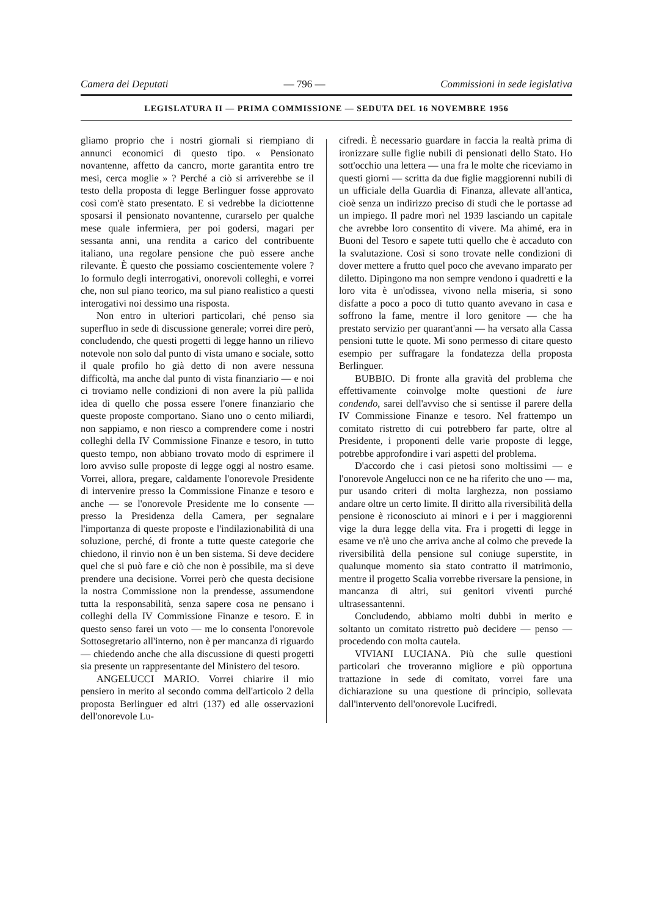Camera dei Deputati — 796 — Commissioni in sede legislativa
LEGISLATURA II — PRIMA COMMISSIONE — SEDUTA DEL 16 NOVEMBRE 1956
gliamo proprio che i nostri giornali si riempiano di annunci economici di questo tipo. « Pensionato novantenne, affetto da cancro, morte garantita entro tre mesi, cerca moglie » ? Perché a ciò si arriverebbe se il testo della proposta di legge Berlinguer fosse approvato così com'è stato presentato. E si vedrebbe la diciottenne sposarsi il pensionato novantenne, curarselo per qualche mese quale infermiera, per poi godersi, magari per sessanta anni, una rendita a carico del contribuente italiano, una regolare pensione che può essere anche rilevante. È questo che possiamo coscientemente volere ? Io formulo degli interrogativi, onorevoli colleghi, e vorrei che, non sul piano teorico, ma sul piano realistico a questi interogativi noi dessimo una risposta.
Non entro in ulteriori particolari, ché penso sia superfluo in sede di discussione generale; vorrei dire però, concludendo, che questi progetti di legge hanno un rilievo notevole non solo dal punto di vista umano e sociale, sotto il quale profilo ho già detto di non avere nessuna difficoltà, ma anche dal punto di vista finanziario — e noi ci troviamo nelle condizioni di non avere la più pallida idea di quello che possa essere l'onere finanziario che queste proposte comportano. Siano uno o cento miliardi, non sappiamo, e non riesco a comprendere come i nostri colleghi della IV Commissione Finanze e tesoro, in tutto questo tempo, non abbiano trovato modo di esprimere il loro avviso sulle proposte di legge oggi al nostro esame. Vorrei, allora, pregare, caldamente l'onorevole Presidente di intervenire presso la Commissione Finanze e tesoro e anche — se l'onorevole Presidente me lo consente — presso la Presidenza della Camera, per segnalare l'importanza di queste proposte e l'indilazionabilità di una soluzione, perché, di fronte a tutte queste categorie che chiedono, il rinvio non è un ben sistema. Si deve decidere quel che si può fare e ciò che non è possibile, ma si deve prendere una decisione. Vorrei però che questa decisione la nostra Commissione non la prendesse, assumendone tutta la responsabilità, senza sapere cosa ne pensano i colleghi della IV Commissione Finanze e tesoro. E in questo senso farei un voto — me lo consenta l'onorevole Sottosegretario all'interno, non è per mancanza di riguardo — chiedendo anche che alla discussione di questi progetti sia presente un rappresentante del Ministero del tesoro.
ANGELUCCI MARIO. Vorrei chiarire il mio pensiero in merito al secondo comma dell'articolo 2 della proposta Berlinguer ed altri (137) ed alle osservazioni dell'onorevole Lu-
cifredi. È necessario guardare in faccia la realtà prima di ironizzare sulle figlie nubili di pensionati dello Stato. Ho sott'occhio una lettera — una fra le molte che riceviamo in questi giorni — scritta da due figlie maggiorenni nubili di un ufficiale della Guardia di Finanza, allevate all'antica, cioè senza un indirizzo preciso di studi che le portasse ad un impiego. Il padre morì nel 1939 lasciando un capitale che avrebbe loro consentito di vivere. Ma ahimé, era in Buoni del Tesoro e sapete tutti quello che è accaduto con la svalutazione. Così si sono trovate nelle condizioni di dover mettere a frutto quel poco che avevano imparato per diletto. Dipingono ma non sempre vendono i quadretti e la loro vita è un'odissea, vivono nella miseria, si sono disfatte a poco a poco di tutto quanto avevano in casa e soffrono la fame, mentre il loro genitore — che ha prestato servizio per quarant'anni — ha versato alla Cassa pensioni tutte le quote. Mi sono permesso di citare questo esempio per suffragare la fondatezza della proposta Berlinguer.
BUBBIO. Di fronte alla gravità del problema che effettivamente coinvolge molte questioni de iure condendo, sarei dell'avviso che si sentisse il parere della IV Commissione Finanze e tesoro. Nel frattempo un comitato ristretto di cui potrebbero far parte, oltre al Presidente, i proponenti delle varie proposte di legge, potrebbe approfondire i vari aspetti del problema.
D'accordo che i casi pietosi sono moltissimi — e l'onorevole Angelucci non ce ne ha riferito che uno — ma, pur usando criteri di molta larghezza, non possiamo andare oltre un certo limite. Il diritto alla riversibilità della pensione è riconosciuto ai minori e i per i maggiorenni vige la dura legge della vita. Fra i progetti di legge in esame ve n'è uno che arriva anche al colmo che prevede la riversibilità della pensione sul coniuge superstite, in qualunque momento sia stato contratto il matrimonio, mentre il progetto Scalia vorrebbe riversare la pensione, in mancanza di altri, sui genitori viventi purché ultrasessantenni.
Concludendo, abbiamo molti dubbi in merito e soltanto un comitato ristretto può decidere — penso — procedendo con molta cautela.
VIVIANI LUCIANA. Più che sulle questioni particolari che troveranno migliore e più opportuna trattazione in sede di comitato, vorrei fare una dichiarazione su una questione di principio, sollevata dall'intervento dell'onorevole Lucifredi.